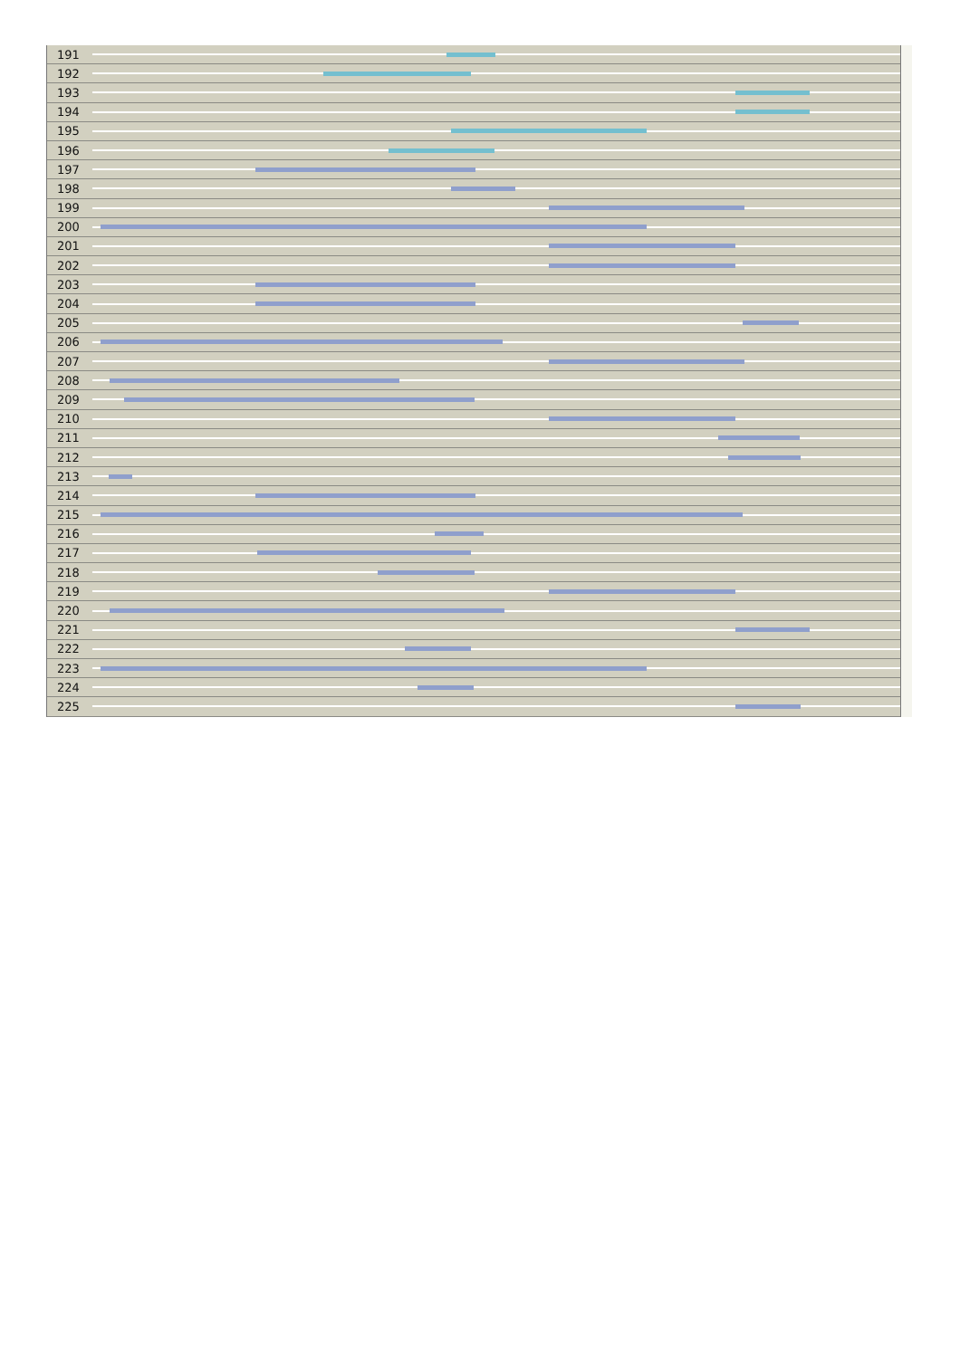191
192
193
194
195
196
197
198
199
200
201
202
203
204
205
206
207
208
209
210
211
212
213
214
215
216
217
218
219
220
221
222
223
224
225